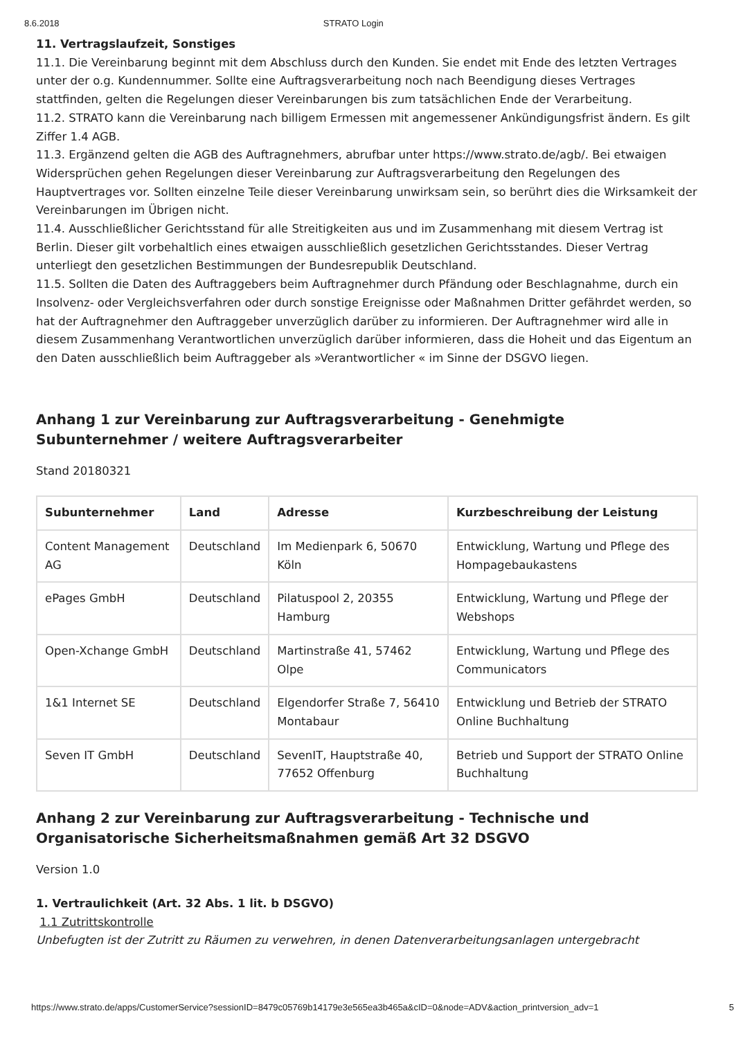8.6.2018 STRATO Login
11. Vertragslaufzeit, Sonstiges
11.1. Die Vereinbarung beginnt mit dem Abschluss durch den Kunden. Sie endet mit Ende des letzten Vertrages unter der o.g. Kundennummer. Sollte eine Auftragsverarbeitung noch nach Beendigung dieses Vertrages stattfinden, gelten die Regelungen dieser Vereinbarungen bis zum tatsächlichen Ende der Verarbeitung.
11.2. STRATO kann die Vereinbarung nach billigem Ermessen mit angemessener Ankündigungsfrist ändern. Es gilt Ziffer 1.4 AGB.
11.3. Ergänzend gelten die AGB des Auftragnehmers, abrufbar unter https://www.strato.de/agb/. Bei etwaigen Widersprüchen gehen Regelungen dieser Vereinbarung zur Auftragsverarbeitung den Regelungen des Hauptvertrages vor. Sollten einzelne Teile dieser Vereinbarung unwirksam sein, so berührt dies die Wirksamkeit der Vereinbarungen im Übrigen nicht.
11.4. Ausschließlicher Gerichtsstand für alle Streitigkeiten aus und im Zusammenhang mit diesem Vertrag ist Berlin. Dieser gilt vorbehaltlich eines etwaigen ausschließlich gesetzlichen Gerichtsstandes. Dieser Vertrag unterliegt den gesetzlichen Bestimmungen der Bundesrepublik Deutschland.
11.5. Sollten die Daten des Auftraggebers beim Auftragnehmer durch Pfändung oder Beschlagnahme, durch ein Insolvenz- oder Vergleichsverfahren oder durch sonstige Ereignisse oder Maßnahmen Dritter gefährdet werden, so hat der Auftragnehmer den Auftraggeber unverzüglich darüber zu informieren. Der Auftragnehmer wird alle in diesem Zusammenhang Verantwortlichen unverzüglich darüber informieren, dass die Hoheit und das Eigentum an den Daten ausschließlich beim Auftraggeber als »Verantwortlicher « im Sinne der DSGVO liegen.
Anhang 1 zur Vereinbarung zur Auftragsverarbeitung - Genehmigte Subunternehmer / weitere Auftragsverarbeiter
Stand 20180321
| Subunternehmer | Land | Adresse | Kurzbeschreibung der Leistung |
| --- | --- | --- | --- |
| Content Management AG | Deutschland | Im Medienpark 6, 50670 Köln | Entwicklung, Wartung und Pflege des Hompagebaukastens |
| ePages GmbH | Deutschland | Pilatuspool 2, 20355 Hamburg | Entwicklung, Wartung und Pflege der Webshops |
| Open-Xchange GmbH | Deutschland | Martinstraße 41, 57462 Olpe | Entwicklung, Wartung und Pflege des Communicators |
| 1&1 Internet SE | Deutschland | Elgendorfer Straße 7, 56410 Montabaur | Entwicklung und Betrieb der STRATO Online Buchhaltung |
| Seven IT GmbH | Deutschland | SevenIT, Hauptstraße 40, 77652 Offenburg | Betrieb und Support der STRATO Online Buchhaltung |
Anhang 2 zur Vereinbarung zur Auftragsverarbeitung - Technische und Organisatorische Sicherheitsmaßnahmen gemäß Art 32 DSGVO
Version 1.0
1. Vertraulichkeit (Art. 32 Abs. 1 lit. b DSGVO)
1.1 Zutrittskontrolle
Unbefugten ist der Zutritt zu Räumen zu verwehren, in denen Datenverarbeitungsanlagen untergebracht
https://www.strato.de/apps/CustomerService?sessionID=8479c05769b14179e3e565ea3b465a&cID=0&node=ADV&action_printversion_adv=1 5